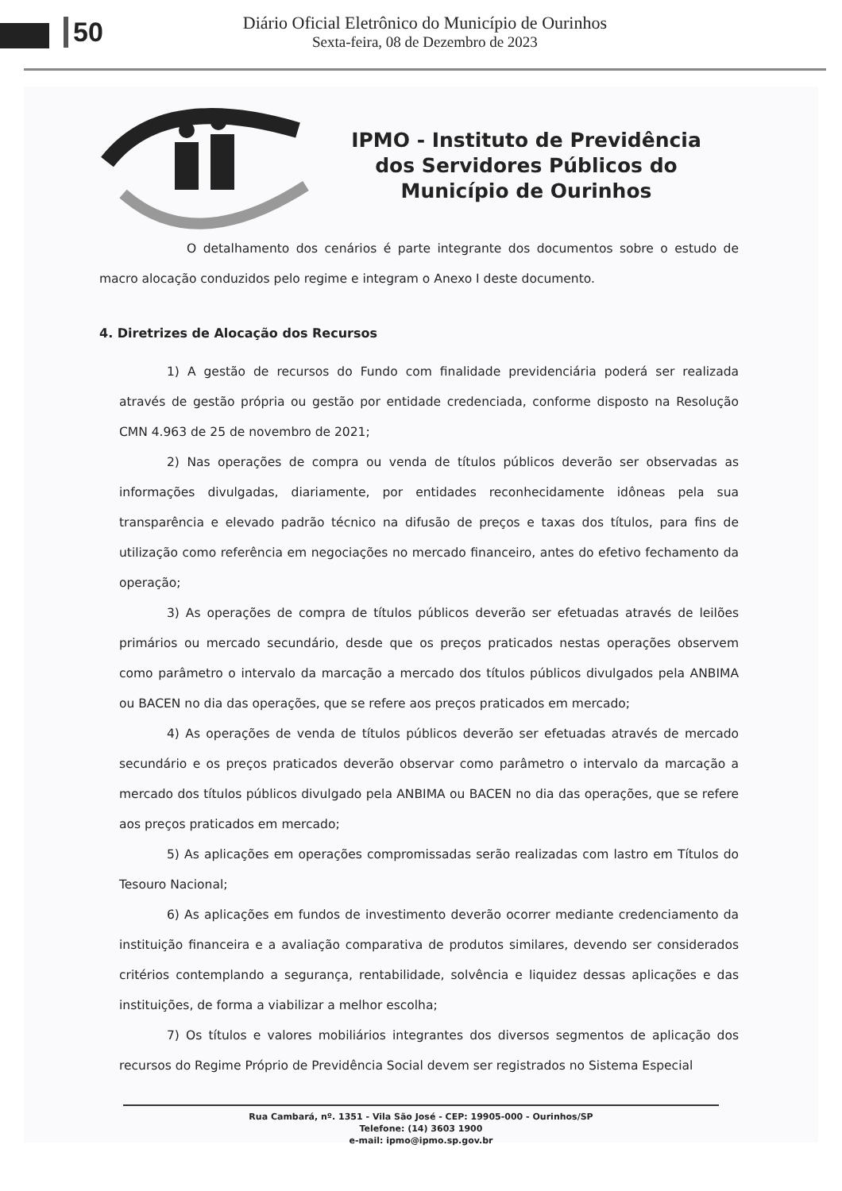50
Diário Oficial Eletrônico do Município de Ourinhos
Sexta-feira, 08 de Dezembro de 2023
IPMO - Instituto de Previdência
dos Servidores Públicos do
Município de Ourinhos
O detalhamento dos cenários é parte integrante dos documentos sobre o estudo de macro alocação conduzidos pelo regime e integram o Anexo I deste documento.
4. Diretrizes de Alocação dos Recursos
1) A gestão de recursos do Fundo com finalidade previdenciária poderá ser realizada através de gestão própria ou gestão por entidade credenciada, conforme disposto na Resolução CMN 4.963 de 25 de novembro de 2021;
2) Nas operações de compra ou venda de títulos públicos deverão ser observadas as informações divulgadas, diariamente, por entidades reconhecidamente idôneas pela sua transparência e elevado padrão técnico na difusão de preços e taxas dos títulos, para fins de utilização como referência em negociações no mercado financeiro, antes do efetivo fechamento da operação;
3) As operações de compra de títulos públicos deverão ser efetuadas através de leilões primários ou mercado secundário, desde que os preços praticados nestas operações observem como parâmetro o intervalo da marcação a mercado dos títulos públicos divulgados pela ANBIMA ou BACEN no dia das operações, que se refere aos preços praticados em mercado;
4) As operações de venda de títulos públicos deverão ser efetuadas através de mercado secundário e os preços praticados deverão observar como parâmetro o intervalo da marcação a mercado dos títulos públicos divulgado pela ANBIMA ou BACEN no dia das operações, que se refere aos preços praticados em mercado;
5) As aplicações em operações compromissadas serão realizadas com lastro em Títulos do Tesouro Nacional;
6) As aplicações em fundos de investimento deverão ocorrer mediante credenciamento da instituição financeira e a avaliação comparativa de produtos similares, devendo ser considerados critérios contemplando a segurança, rentabilidade, solvência e liquidez dessas aplicações e das instituições, de forma a viabilizar a melhor escolha;
7) Os títulos e valores mobiliários integrantes dos diversos segmentos de aplicação dos recursos do Regime Próprio de Previdência Social devem ser registrados no Sistema Especial
Rua Cambará, nº. 1351 - Vila São José - CEP: 19905-000 - Ourinhos/SP
Telefone: (14) 3603 1900
e-mail: ipmo@ipmo.sp.gov.br